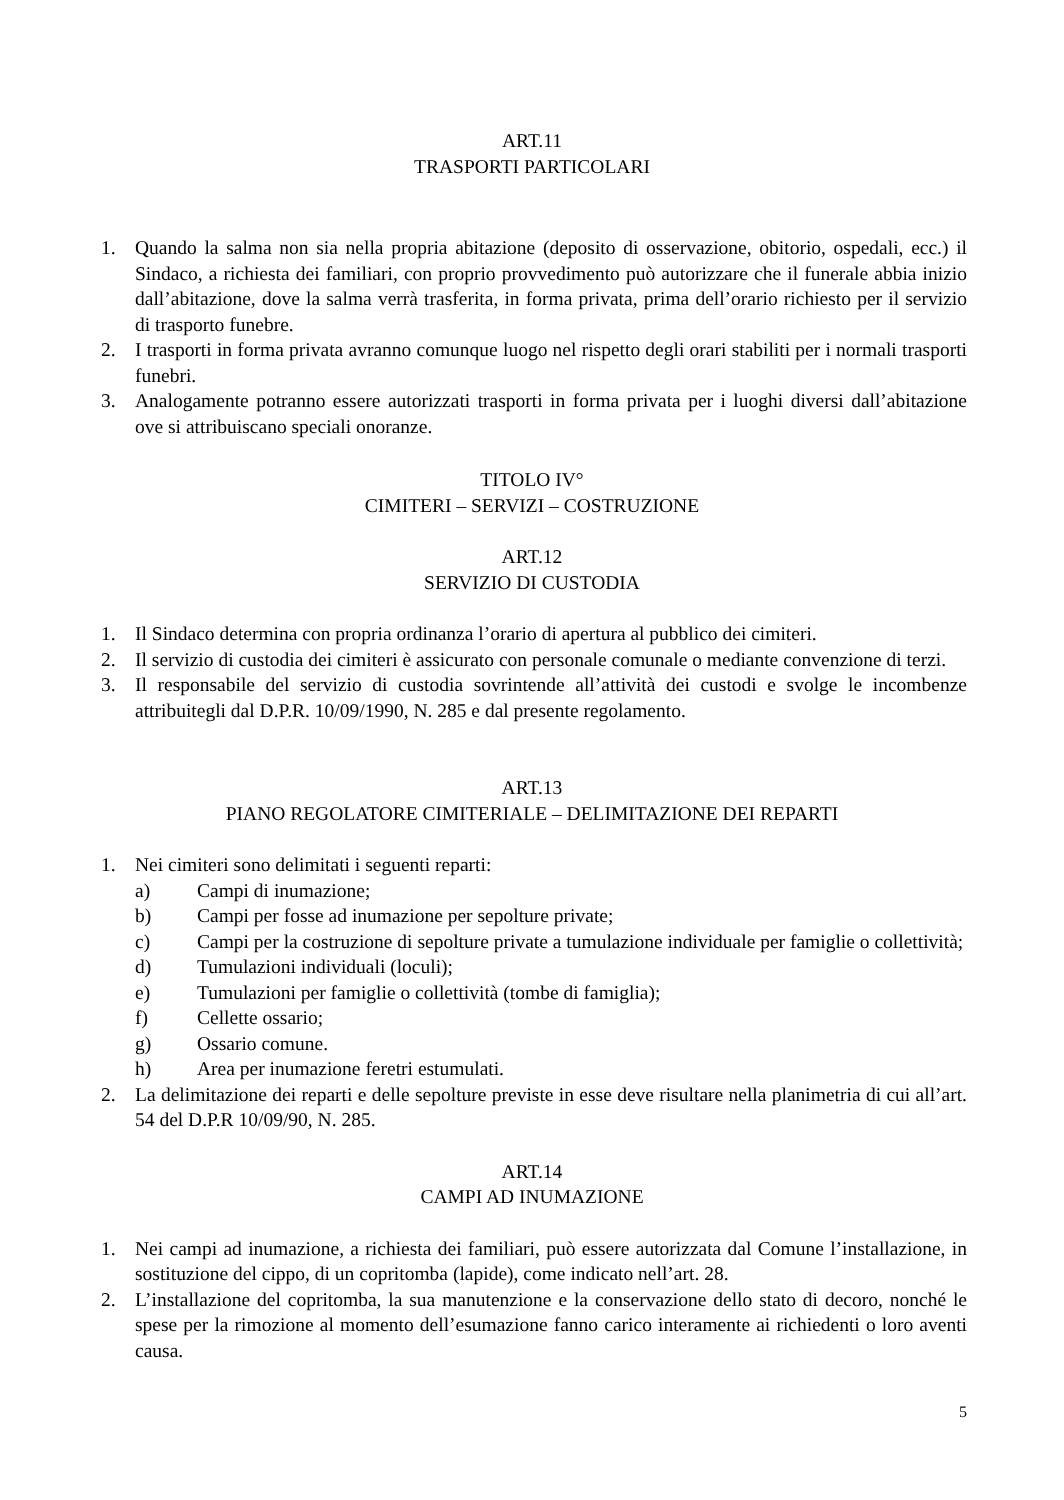ART.11
TRASPORTI PARTICOLARI
1. Quando la salma non sia nella propria abitazione (deposito di osservazione, obitorio, ospedali, ecc.) il Sindaco, a richiesta dei familiari, con proprio provvedimento può autorizzare che il funerale abbia inizio dall’abitazione, dove la salma verrà trasferita, in forma privata, prima dell’orario richiesto per il servizio di trasporto funebre.
2. I trasporti in forma privata avranno comunque luogo nel rispetto degli orari stabiliti per i normali trasporti funebri.
3. Analogamente potranno essere autorizzati trasporti in forma privata per i luoghi diversi dall’abitazione ove si attribuiscano speciali onoranze.
TITOLO IV°
CIMITERI – SERVIZI – COSTRUZIONE
ART.12
SERVIZIO DI CUSTODIA
1. Il Sindaco determina con propria ordinanza l’orario di apertura al pubblico dei cimiteri.
2. Il servizio di custodia dei cimiteri è assicurato con personale comunale o mediante convenzione di terzi.
3. Il responsabile del servizio di custodia sovrintende all’attività dei custodi e svolge le incombenze attribuitegli dal D.P.R. 10/09/1990, N. 285 e dal presente regolamento.
ART.13
PIANO REGOLATORE CIMITERIALE – DELIMITAZIONE DEI REPARTI
1. Nei cimiteri sono delimitati i seguenti reparti:
a) Campi di inumazione;
b) Campi per fosse ad inumazione per sepolture private;
c) Campi per la costruzione di sepolture private a tumulazione individuale per famiglie o collettività;
d) Tumulazioni individuali (loculi);
e) Tumulazioni per famiglie o collettività (tombe di famiglia);
f) Cellette ossario;
g) Ossario comune.
h) Area per inumazione feretri estumulati.
2. La delimitazione dei reparti e delle sepolture previste in esse deve risultare nella planimetria di cui all’art. 54 del D.P.R 10/09/90, N. 285.
ART.14
CAMPI AD INUMAZIONE
1. Nei campi ad inumazione, a richiesta dei familiari, può essere autorizzata dal Comune l’installazione, in sostituzione del cippo, di un copritomba (lapide), come indicato nell’art. 28.
2. L’installazione del copritomba, la sua manutenzione e la conservazione dello stato di decoro, nonché le spese per la rimozione al momento dell’esumazione fanno carico interamente ai richiedenti o loro aventi causa.
5